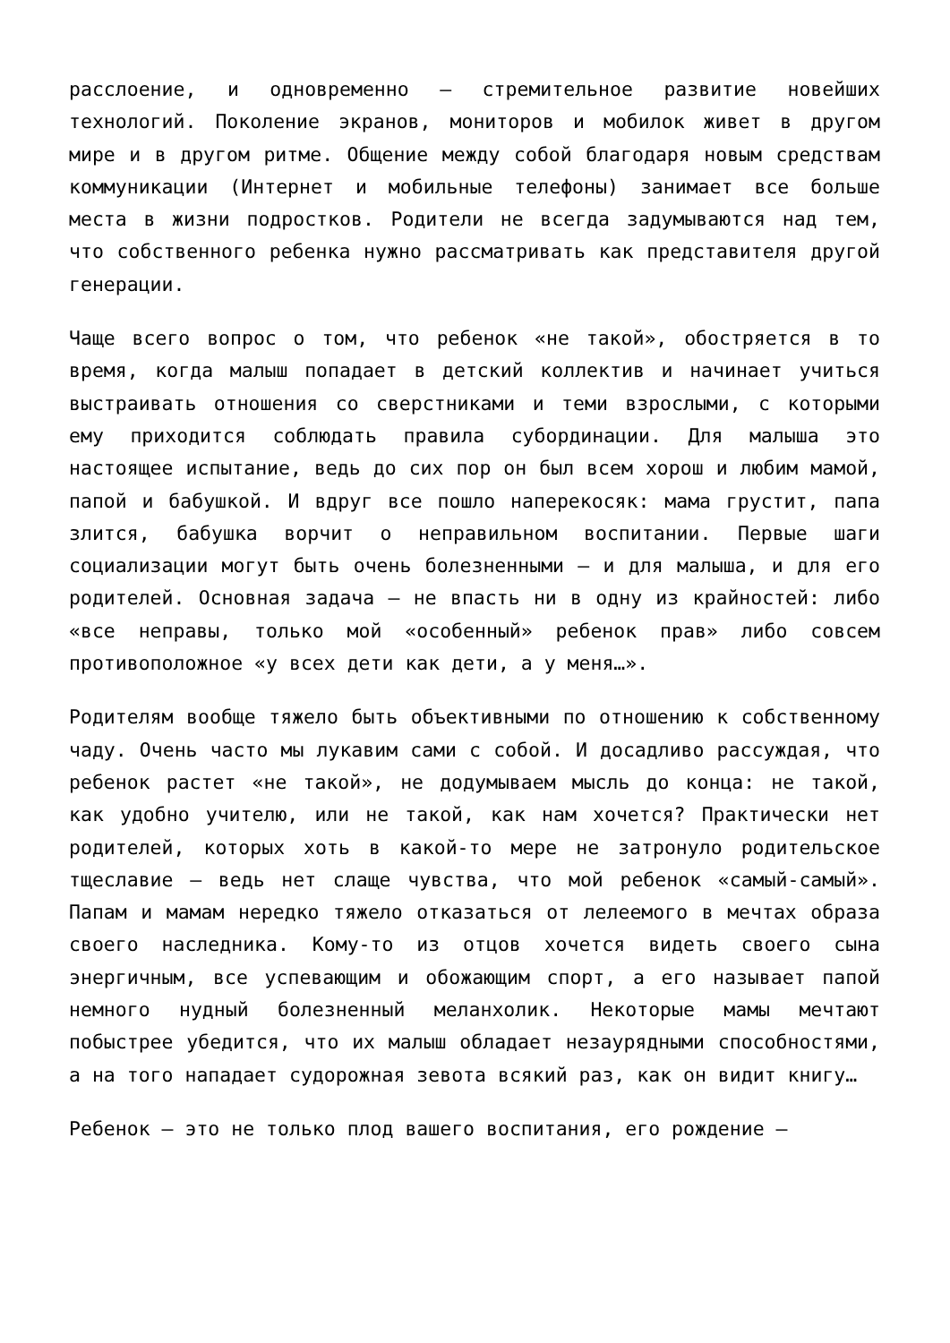расслоение, и одновременно – стремительное развитие новейших технологий. Поколение экранов, мониторов и мобилок живет в другом мире и в другом ритме. Общение между собой благодаря новым средствам коммуникации (Интернет и мобильные телефоны) занимает все больше места в жизни подростков. Родители не всегда задумываются над тем, что собственного ребенка нужно рассматривать как представителя другой генерации.
Чаще всего вопрос о том, что ребенок «не такой», обостряется в то время, когда малыш попадает в детский коллектив и начинает учиться выстраивать отношения со сверстниками и теми взрослыми, с которыми ему приходится соблюдать правила субординации. Для малыша это настоящее испытание, ведь до сих пор он был всем хорош и любим мамой, папой и бабушкой. И вдруг все пошло наперекосяк: мама грустит, папа злится, бабушка ворчит о неправильном воспитании. Первые шаги социализации могут быть очень болезненными – и для малыша, и для его родителей. Основная задача – не впасть ни в одну из крайностей: либо «все неправы, только мой «особенный» ребенок прав» либо совсем противоположное «у всех дети как дети, а у меня…».
Родителям вообще тяжело быть объективными по отношению к собственному чаду. Очень часто мы лукавим сами с собой. И досадливо рассуждая, что ребенок растет «не такой», не додумываем мысль до конца: не такой, как удобно учителю, или не такой, как нам хочется? Практически нет родителей, которых хоть в какой-то мере не затронуло родительское тщеславие – ведь нет слаще чувства, что мой ребенок «самый-самый». Папам и мамам нередко тяжело отказаться от лелеемого в мечтах образа своего наследника. Кому-то из отцов хочется видеть своего сына энергичным, все успевающим и обожающим спорт, а его называет папой немного нудный болезненный меланхолик. Некоторые мамы мечтают побыстрее убедится, что их малыш обладает незаурядными способностями, а на того нападает судорожная зевота всякий раз, как он видит книгу…
Ребенок – это не только плод вашего воспитания, его рождение –